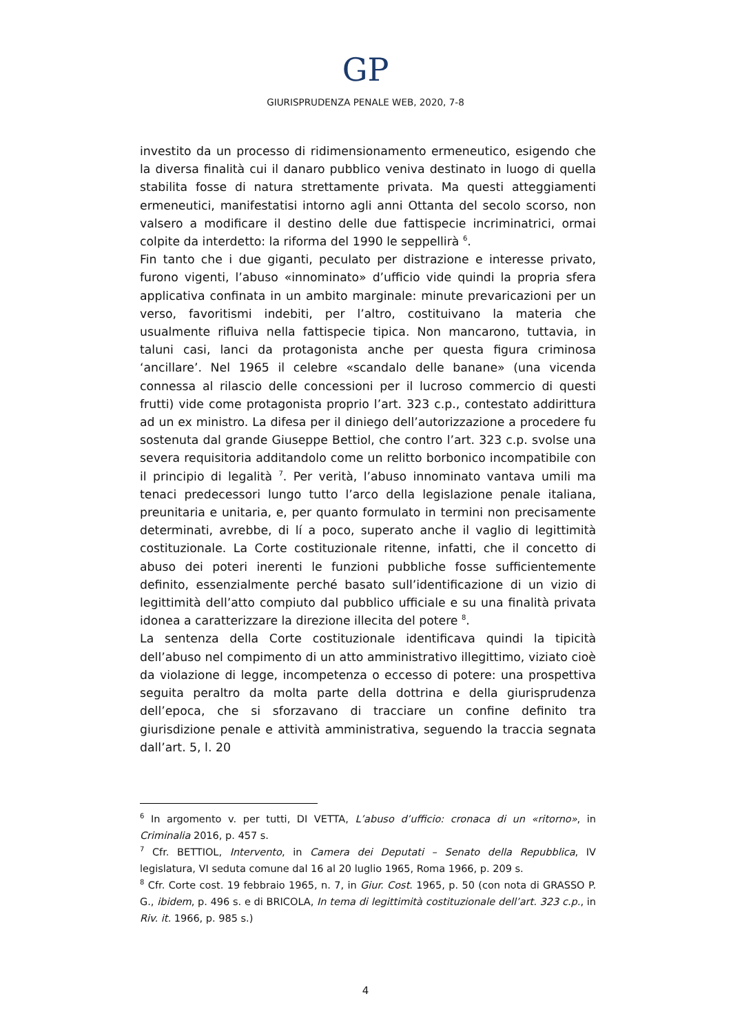GP
GIURISPRUDENZA PENALE WEB, 2020, 7-8
investito da un processo di ridimensionamento ermeneutico, esigendo che la diversa finalità cui il danaro pubblico veniva destinato in luogo di quella stabilita fosse di natura strettamente privata. Ma questi atteggiamenti ermeneutici, manifestatisi intorno agli anni Ottanta del secolo scorso, non valsero a modificare il destino delle due fattispecie incriminatrici, ormai colpite da interdetto: la riforma del 1990 le seppellirà <sup>6</sup>.
Fin tanto che i due giganti, peculato per distrazione e interesse privato, furono vigenti, l’abuso «innominato» d’ufficio vide quindi la propria sfera applicativa confinata in un ambito marginale: minute prevaricazioni per un verso, favoritismi indebiti, per l’altro, costituivano la materia che usualmente rifluiva nella fattispecie tipica. Non mancarono, tuttavia, in taluni casi, lanci da protagonista anche per questa figura criminosa ‘ancillare’. Nel 1965 il celebre «scandalo delle banane» (una vicenda connessa al rilascio delle concessioni per il lucroso commercio di questi frutti) vide come protagonista proprio l’art. 323 c.p., contestato addirittura ad un ex ministro. La difesa per il diniego dell’autorizzazione a procedere fu sostenuta dal grande Giuseppe Bettiol, che contro l’art. 323 c.p. svolse una severa requisitoria additandolo come un relitto borbonico incompatibile con il principio di legalità <sup>7</sup>. Per verità, l’abuso innominato vantava umili ma tenaci predecessori lungo tutto l’arco della legislazione penale italiana, preunitaria e unitaria, e, per quanto formulato in termini non precisamente determinati, avrebbe, di lí a poco, superato anche il vaglio di legittimità costituzionale. La Corte costituzionale ritenne, infatti, che il concetto di abuso dei poteri inerenti le funzioni pubbliche fosse sufficientemente definito, essenzialmente perché basato sull’identificazione di un vizio di legittimità dell’atto compiuto dal pubblico ufficiale e su una finalità privata idonea a caratterizzare la direzione illecita del potere <sup>8</sup>.
La sentenza della Corte costituzionale identificava quindi la tipicità dell’abuso nel compimento di un atto amministrativo illegittimo, viziato cioè da violazione di legge, incompetenza o eccesso di potere: una prospettiva seguita peraltro da molta parte della dottrina e della giurisprudenza dell’epoca, che si sforzavano di tracciare un confine definito tra giurisdizione penale e attività amministrativa, seguendo la traccia segnata dall’art. 5, l. 20
<sup>6</sup> In argomento v. per tutti, DI VETTA, L’abuso d’ufficio: cronaca di un «ritorno», in Criminalia 2016, p. 457 s.
<sup>7</sup> Cfr. BETTIOL, Intervento, in Camera dei Deputati – Senato della Repubblica, IV legislatura, VI seduta comune dal 16 al 20 luglio 1965, Roma 1966, p. 209 s.
<sup>8</sup> Cfr. Corte cost. 19 febbraio 1965, n. 7, in Giur. Cost. 1965, p. 50 (con nota di GRASSO P. G., ibidem, p. 496 s. e di BRICOLA, In tema di legittimità costituzionale dell’art. 323 c.p., in Riv. it. 1966, p. 985 s.)
4